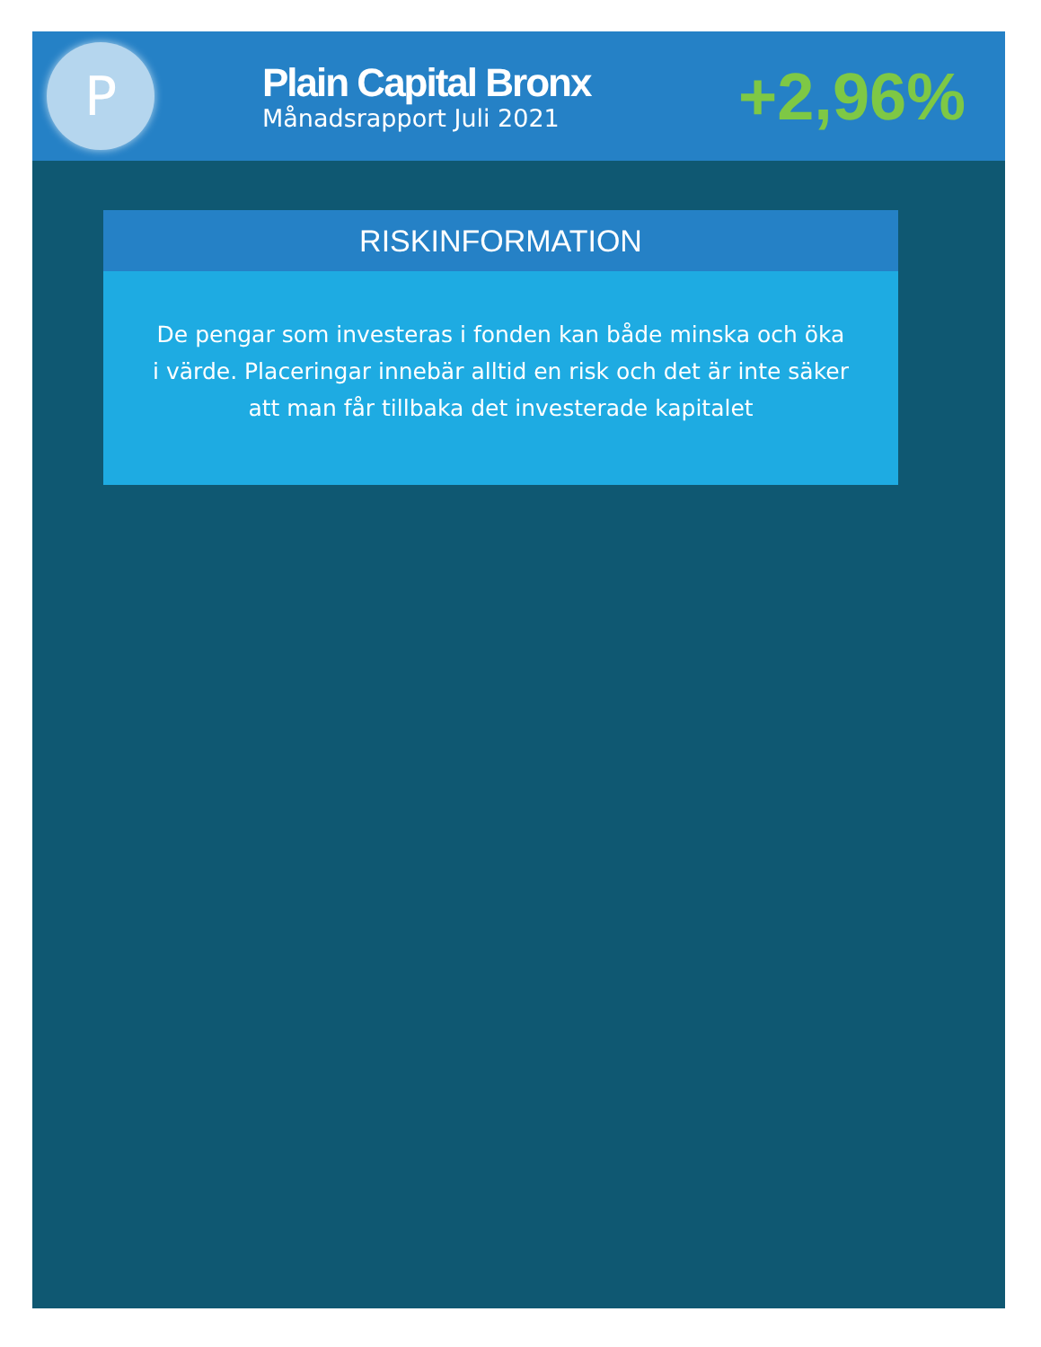P
Plain Capital Bronx
Månadsrapport Juli 2021
+2,96%
RISKINFORMATION
De pengar som investeras i fonden kan både minska och öka i värde. Placeringar innebär alltid en risk och det är inte säker att man får tillbaka det investerade kapitalet